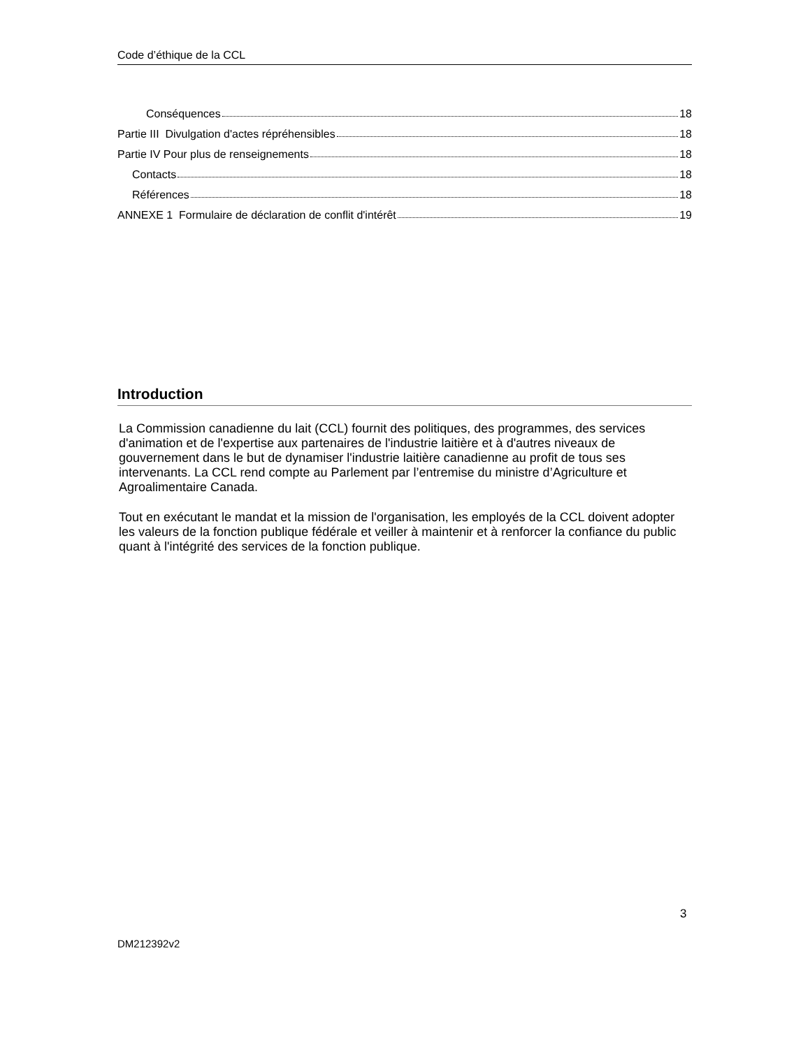Code d’éthique de la CCL
Conséquences 18
Partie III Divulgation d'actes répréhensibles 18
Partie IV Pour plus de renseignements 18
Contacts 18
Références 18
ANNEXE 1 Formulaire de déclaration de conflit d'intérêt 19
Introduction
La Commission canadienne du lait (CCL) fournit des politiques, des programmes, des services d'animation et de l'expertise aux partenaires de l'industrie laitière et à d'autres niveaux de gouvernement dans le but de dynamiser l'industrie laitière canadienne au profit de tous ses intervenants. La CCL rend compte au Parlement par l’entremise du ministre d’Agriculture et Agroalimentaire Canada.
Tout en exécutant le mandat et la mission de l'organisation, les employés de la CCL doivent adopter les valeurs de la fonction publique fédérale et veiller à maintenir et à renforcer la confiance du public quant à l'intégrité des services de la fonction publique.
3
DM212392v2